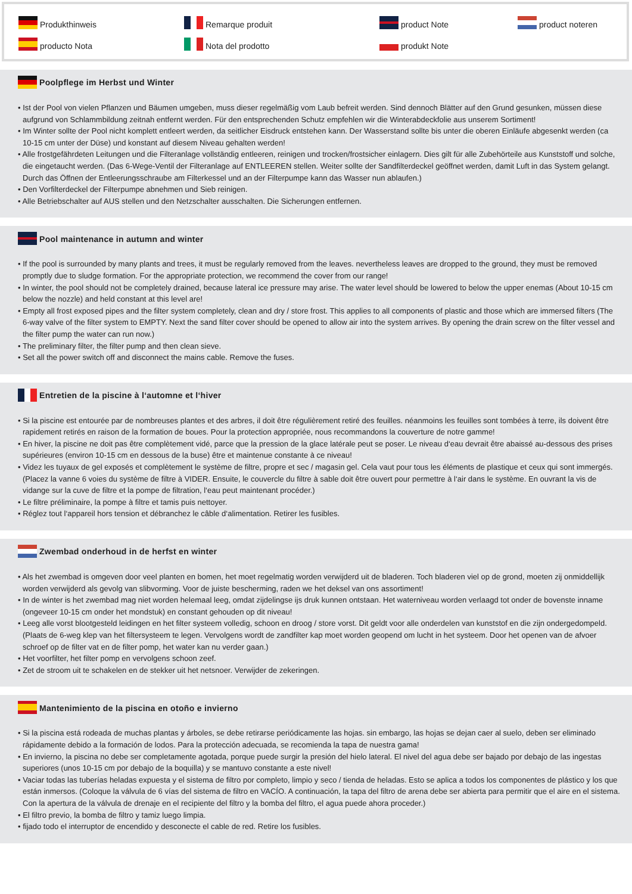Produkthinweis
Remarque produit
product Note
product noteren
producto Nota
Nota del prodotto
produkt Note
Poolpflege im Herbst und Winter
• Ist der Pool von vielen Pflanzen und Bäumen umgeben, muss dieser regelmäßig vom Laub befreit werden. Sind dennoch Blätter auf den Grund gesunken, müssen diese aufgrund von Schlammbildung zeitnah entfernt werden. Für den entsprechenden Schutz empfehlen wir die Winterabdeckfolie aus unserem Sortiment!
• Im Winter sollte der Pool nicht komplett entleert werden, da seitlicher Eisdruck entstehen kann. Der Wasserstand sollte bis unter die oberen Einläufe abgesenkt werden (ca 10-15 cm unter der Düse) und konstant auf diesem Niveau gehalten werden!
• Alle frostgefährdeten Leitungen und die Filteranlage vollständig entleeren, reinigen und trocken/frostsicher einlagern. Dies gilt für alle Zubehörteile aus Kunststoff und solche, die eingetaucht werden. (Das 6-Wege-Ventil der Filteranlage auf ENTLEEREN stellen. Weiter sollte der Sandfilterdeckel geöffnet werden, damit Luft in das System gelangt. Durch das Öffnen der Entleerungsschraube am Filterkessel und an der Filterpumpe kann das Wasser nun ablaufen.)
• Den Vorfilterdeckel der Filterpumpe abnehmen und Sieb reinigen.
• Alle Betriebschalter auf AUS stellen und den Netzschalter ausschalten. Die Sicherungen entfernen.
Pool maintenance in autumn and winter
• If the pool is surrounded by many plants and trees, it must be regularly removed from the leaves. nevertheless leaves are dropped to the ground, they must be removed promptly due to sludge formation. For the appropriate protection, we recommend the cover from our range!
• In winter, the pool should not be completely drained, because lateral ice pressure may arise. The water level should be lowered to below the upper enemas (About 10-15 cm below the nozzle) and held constant at this level are!
• Empty all frost exposed pipes and the filter system completely, clean and dry / store frost. This applies to all components of plastic and those which are immersed filters (The 6-way valve of the filter system to EMPTY. Next the sand filter cover should be opened to allow air into the system arrives. By opening the drain screw on the filter vessel and the filter pump the water can run now.)
• The preliminary filter, the filter pump and then clean sieve.
• Set all the power switch off and disconnect the mains cable. Remove the fuses.
Entretien de la piscine à l‘automne et l‘hiver
• Si la piscine est entourée par de nombreuses plantes et des arbres, il doit être régulièrement retiré des feuilles. néanmoins les feuilles sont tombées à terre, ils doivent être rapidement retirés en raison de la formation de boues. Pour la protection appropriée, nous recommandons la couverture de notre gamme!
• En hiver, la piscine ne doit pas être complètement vidé, parce que la pression de la glace latérale peut se poser. Le niveau d‘eau devrait être abaissé au-dessous des prises supérieures (environ 10-15 cm en dessous de la buse) être et maintenue constante à ce niveau!
• Videz les tuyaux de gel exposés et complètement le système de filtre, propre et sec / magasin gel. Cela vaut pour tous les éléments de plastique et ceux qui sont immergés. (Placez la vanne 6 voies du système de filtre à VIDER. Ensuite, le couvercle du filtre à sable doit être ouvert pour permettre à l‘air dans le système. En ouvrant la vis de vidange sur la cuve de filtre et la pompe de filtration, l‘eau peut maintenant procéder.)
• Le filtre préliminaire, la pompe à filtre et tamis puis nettoyer.
• Réglez tout l‘appareil hors tension et débranchez le câble d‘alimentation. Retirer les fusibles.
Zwembad onderhoud in de herfst en winter
• Als het zwembad is omgeven door veel planten en bomen, het moet regelmatig worden verwijderd uit de bladeren. Toch bladeren viel op de grond, moeten zij onmiddellijk worden verwijderd als gevolg van slibvorming. Voor de juiste bescherming, raden we het deksel van ons assortiment!
• In de winter is het zwembad mag niet worden helemaal leeg, omdat zijdelingse ijs druk kunnen ontstaan. Het waterniveau worden verlaagd tot onder de bovenste inname (ongeveer 10-15 cm onder het mondstuk) en constant gehouden op dit niveau!
• Leeg alle vorst blootgesteld leidingen en het filter systeem volledig, schoon en droog / store vorst. Dit geldt voor alle onderdelen van kunststof en die zijn ondergedompeld. (Plaats de 6-weg klep van het filtersysteem te legen. Vervolgens wordt de zandfilter kap moet worden geopend om lucht in het systeem. Door het openen van de afvoer schroef op de filter vat en de filter pomp, het water kan nu verder gaan.)
• Het voorfilter, het filter pomp en vervolgens schoon zeef.
• Zet de stroom uit te schakelen en de stekker uit het netsnoer. Verwijder de zekeringen.
Mantenimiento de la piscina en otoño e invierno
• Si la piscina está rodeada de muchas plantas y árboles, se debe retirarse periódicamente las hojas. sin embargo, las hojas se dejan caer al suelo, deben ser eliminado rápidamente debido a la formación de lodos. Para la protección adecuada, se recomienda la tapa de nuestra gama!
• En invierno, la piscina no debe ser completamente agotada, porque puede surgir la presión del hielo lateral. El nivel del agua debe ser bajado por debajo de las ingestas superiores (unos 10-15 cm por debajo de la boquilla) y se mantuvo constante a este nivel!
• Vaciar todas las tuberías heladas expuesta y el sistema de filtro por completo, limpio y seco / tienda de heladas. Esto se aplica a todos los componentes de plástico y los que están inmersos. (Coloque la válvula de 6 vías del sistema de filtro en VACÍO. A continuación, la tapa del filtro de arena debe ser abierta para permitir que el aire en el sistema. Con la apertura de la válvula de drenaje en el recipiente del filtro y la bomba del filtro, el agua puede ahora proceder.)
• El filtro previo, la bomba de filtro y tamiz luego limpia.
• fijado todo el interruptor de encendido y desconecte el cable de red. Retire los fusibles.